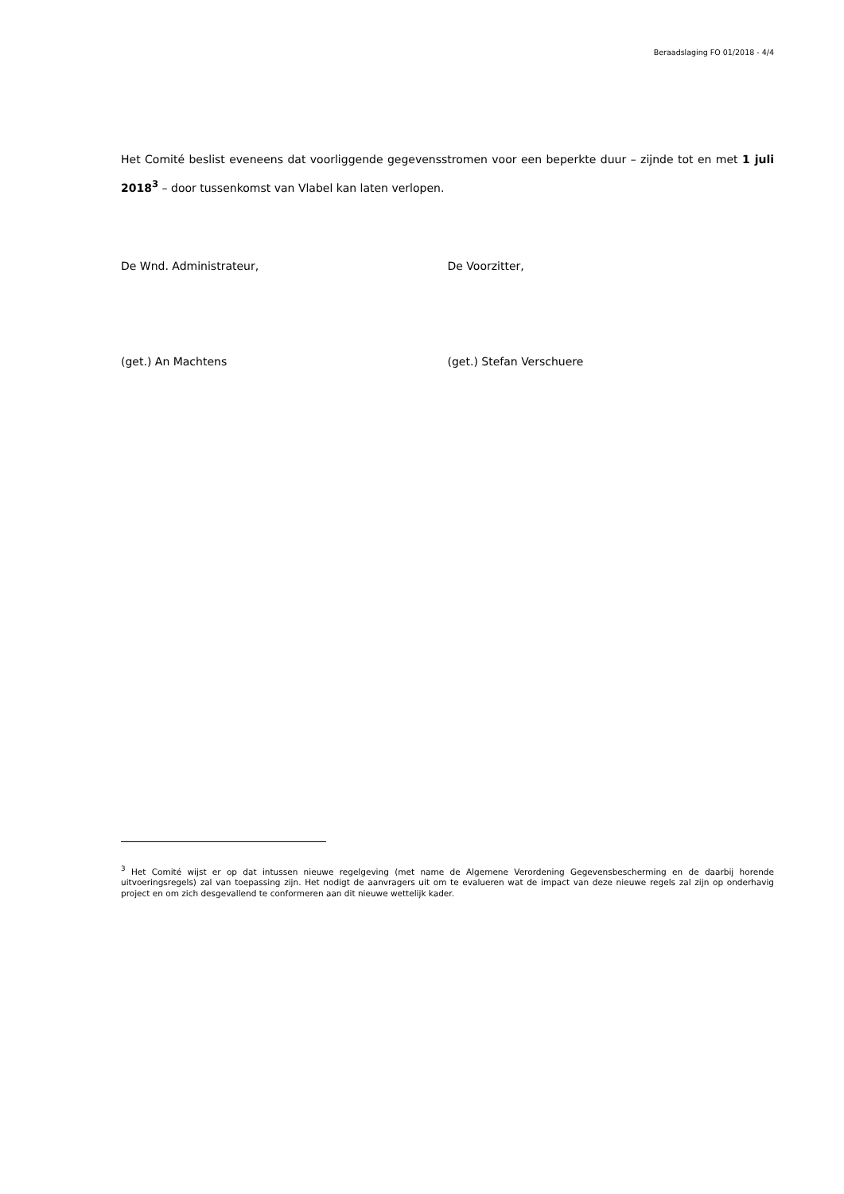Beraadslaging FO 01/2018 - 4/4
Het Comité beslist eveneens dat voorliggende gegevensstromen voor een beperkte duur – zijnde tot en met 1 juli 2018<sup>3</sup> – door tussenkomst van Vlabel kan laten verlopen.
De Wnd. Administrateur, De Voorzitter,
(get.) An Machtens (get.) Stefan Verschuere
<sup>3</sup> Het Comité wijst er op dat intussen nieuwe regelgeving (met name de Algemene Verordening Gegevensbescherming en de daarbij horende uitvoeringsregels) zal van toepassing zijn. Het nodigt de aanvragers uit om te evalueren wat de impact van deze nieuwe regels zal zijn op onderhavig project en om zich desgevallend te conformeren aan dit nieuwe wettelijk kader.